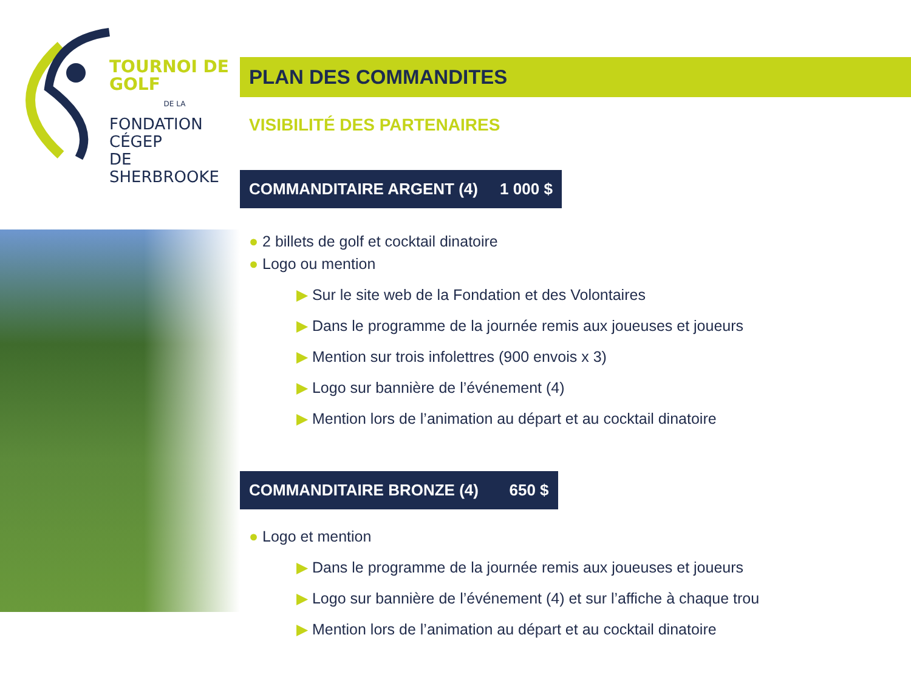TOURNOI DE GOLF
DE LA
FONDATION CÉGEP
DE SHERBROOKE
PLAN DES COMMANDITES
VISIBILITÉ DES PARTENAIRES
COMMANDITAIRE ARGENT (4) 1 000 $
● 2 billets de golf et cocktail dinatoire
● Logo ou mention
▶ Sur le site web de la Fondation et des Volontaires
▶ Dans le programme de la journée remis aux joueuses et joueurs
▶ Mention sur trois infolettres (900 envois x 3)
▶ Logo sur bannière de l’événement (4)
▶ Mention lors de l’animation au départ et au cocktail dinatoire
COMMANDITAIRE BRONZE (4) 650 $
● Logo et mention
▶ Dans le programme de la journée remis aux joueuses et joueurs
▶ Logo sur bannière de l’événement (4) et sur l’affiche à chaque trou
▶ Mention lors de l’animation au départ et au cocktail dinatoire